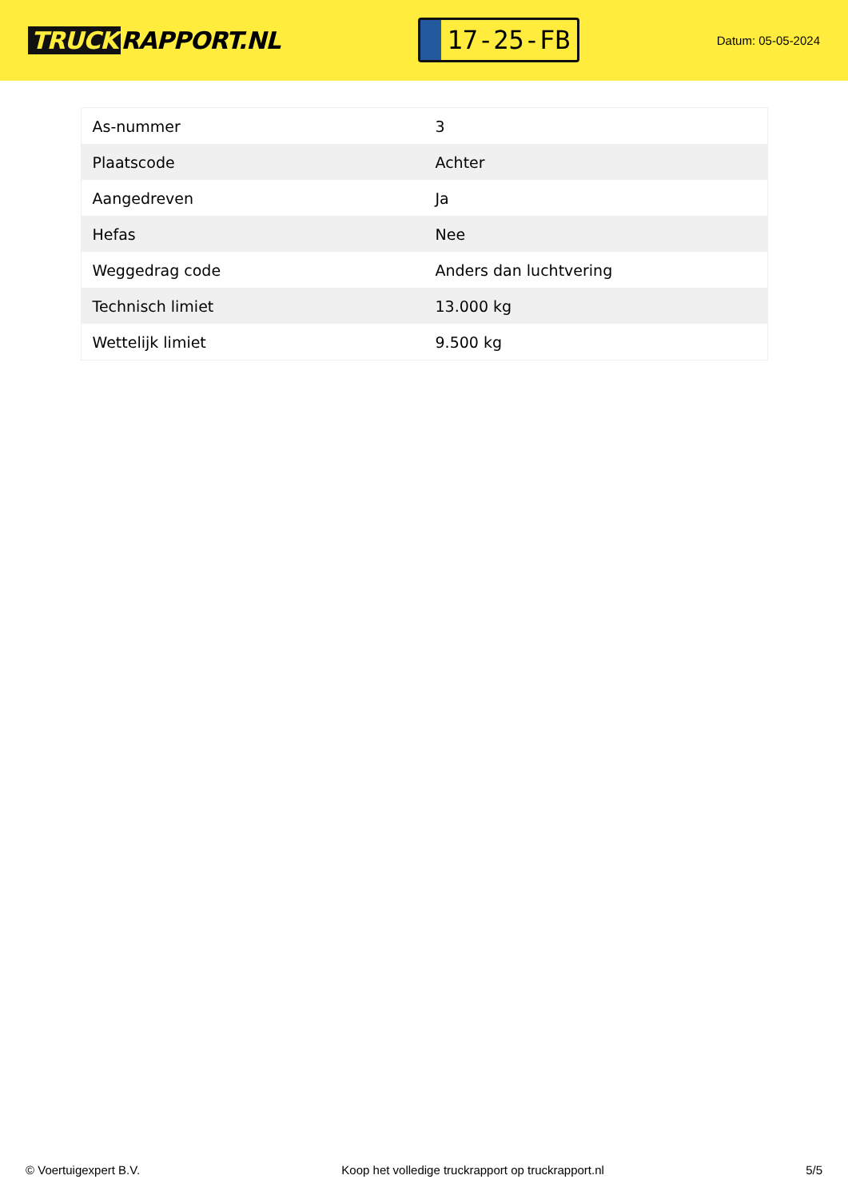TRUCK RAPPORT.NL
17-25-FB
Datum: 05-05-2024
| As-nummer | 3 |
| Plaatscode | Achter |
| Aangedreven | Ja |
| Hefas | Nee |
| Weggedrag code | Anders dan luchtvering |
| Technisch limiet | 13.000 kg |
| Wettelijk limiet | 9.500 kg |
© Voertuigexpert B.V. Koop het volledige truckrapport op truckrapport.nl 5/5